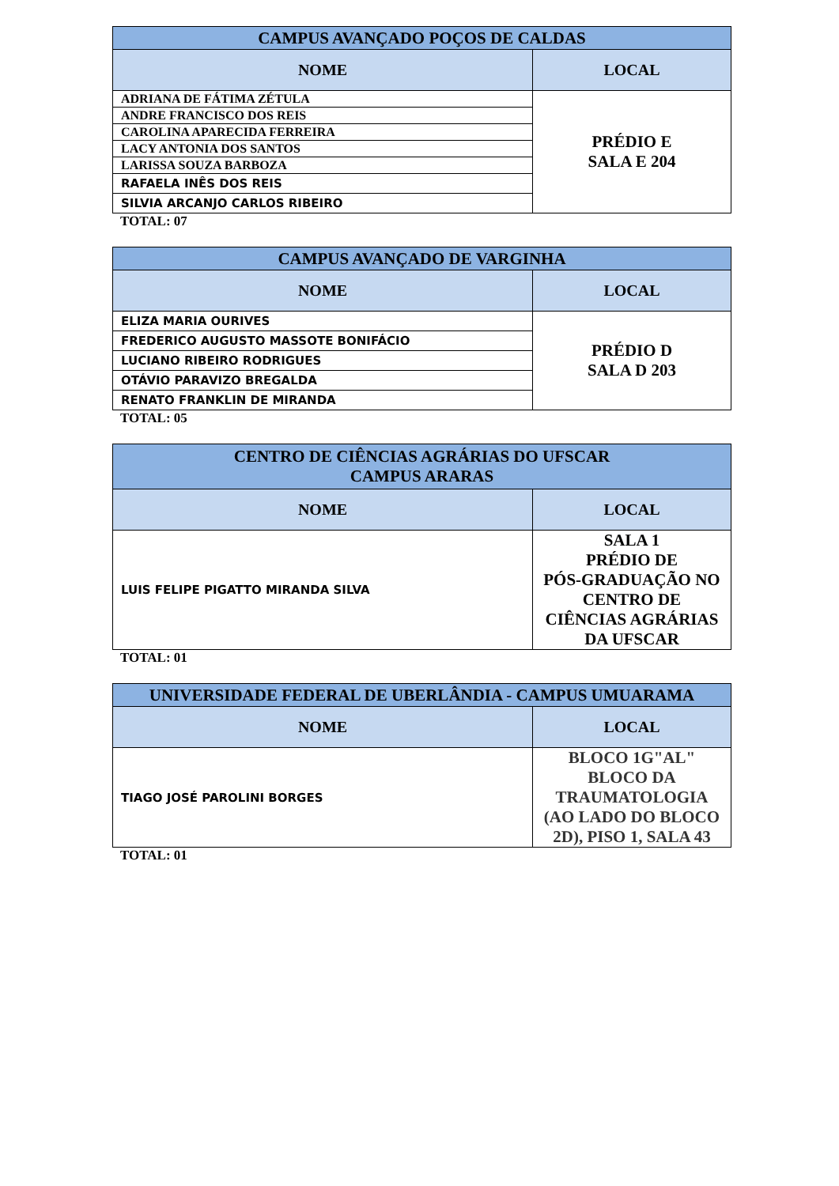| CAMPUS AVANÇADO POÇOS DE CALDAS | |
| --- | --- |
| NOME | LOCAL |
| ADRIANA DE FÁTIMA ZÉTULA | PRÉDIO E SALA E 204 |
| ANDRE FRANCISCO DOS REIS | |
| CAROLINA APARECIDA FERREIRA | |
| LACY ANTONIA DOS SANTOS | |
| LARISSA SOUZA BARBOZA | |
| RAFAELA INÊS DOS REIS | |
| SILVIA ARCANJO CARLOS RIBEIRO | |
TOTAL: 07
| CAMPUS AVANÇADO DE VARGINHA | |
| --- | --- |
| NOME | LOCAL |
| ELIZA MARIA OURIVES | PRÉDIO D SALA D 203 |
| FREDERICO AUGUSTO MASSOTE BONIFÁCIO | |
| LUCIANO RIBEIRO RODRIGUES | |
| OTÁVIO PARAVIZO BREGALDA | |
| RENATO FRANKLIN DE MIRANDA | |
TOTAL: 05
| CENTRO DE CIÊNCIAS AGRÁRIAS DO UFSCAR CAMPUS ARARAS | |
| --- | --- |
| NOME | LOCAL |
| LUIS FELIPE PIGATTO MIRANDA SILVA | SALA 1 PRÉDIO DE PÓS-GRADUAÇÃO NO CENTRO DE CIÊNCIAS AGRÁRIAS DA UFSCAR |
TOTAL: 01
| UNIVERSIDADE FEDERAL DE UBERLÂNDIA - CAMPUS UMUARAMA | |
| --- | --- |
| NOME | LOCAL |
| TIAGO JOSÉ PAROLINI BORGES | BLOCO 1G"AL" BLOCO DA TRAUMATOLOGIA (AO LADO DO BLOCO 2D), PISO 1, SALA 43 |
TOTAL: 01